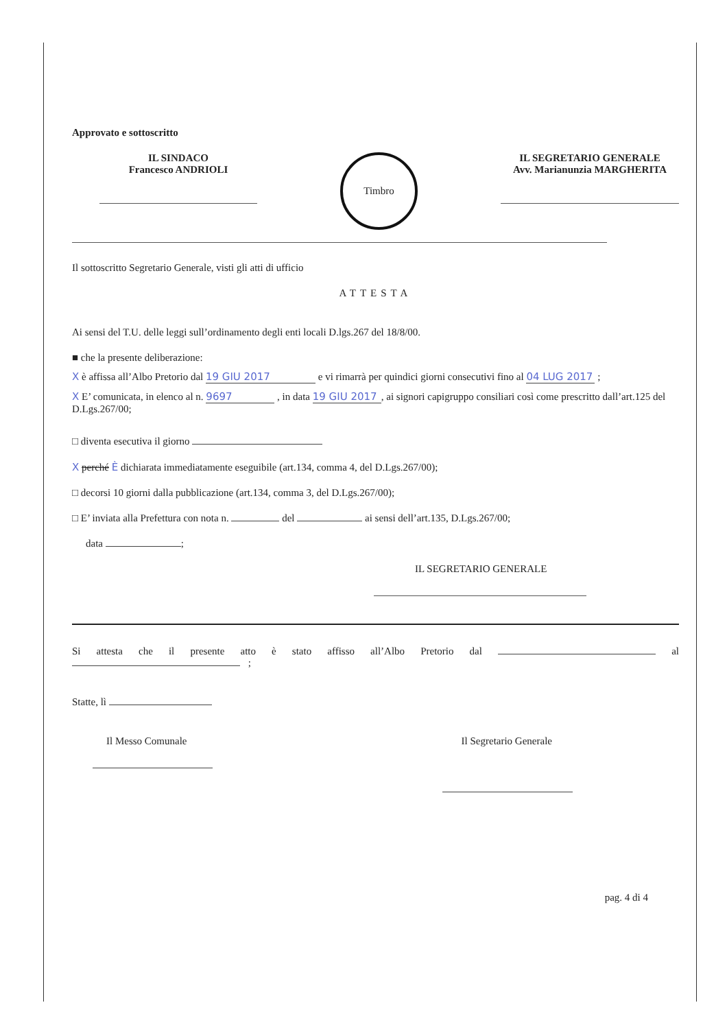Approvato e sottoscritto
IL SINDACO
Francesco ANDRIOLI
Timbro
IL SEGRETARIO GENERALE
Avv. Marianunzia MARGHERITA
Il sottoscritto Segretario Generale, visti gli atti di ufficio
ATTESTA
Ai sensi del T.U. delle leggi sull’ordinamento degli enti locali D.lgs.267 del 18/8/00.
■ che la presente deliberazione:
X è affissa all’Albo Pretorio dal 19 GIU 2017 e vi rimarrà per quindici giorni consecutivi fino al 04 LUG 2017 ;
X E’ comunicata, in elenco al n. 9697 , in data 19 GIU 2017, ai signori capigruppo consiliari così come prescritto dall’art.125 del D.Lgs.267/00;
□ diventa esecutiva il giorno
X perché È dichiarata immediatamente eseguibile (art.134, comma 4, del D.Lgs.267/00);
□ decorsi 10 giorni dalla pubblicazione (art.134, comma 3, del D.Lgs.267/00);
□ E’ inviata alla Prefettura con nota n. del ai sensi dell’art.135, D.Lgs.267/00;
data ;
IL SEGRETARIO GENERALE
Si attesta che il presente atto è stato affisso all’Albo Pretorio dal al ;
Statte, lì
Il Messo Comunale Il Segretario Generale
pag. 4 di 4